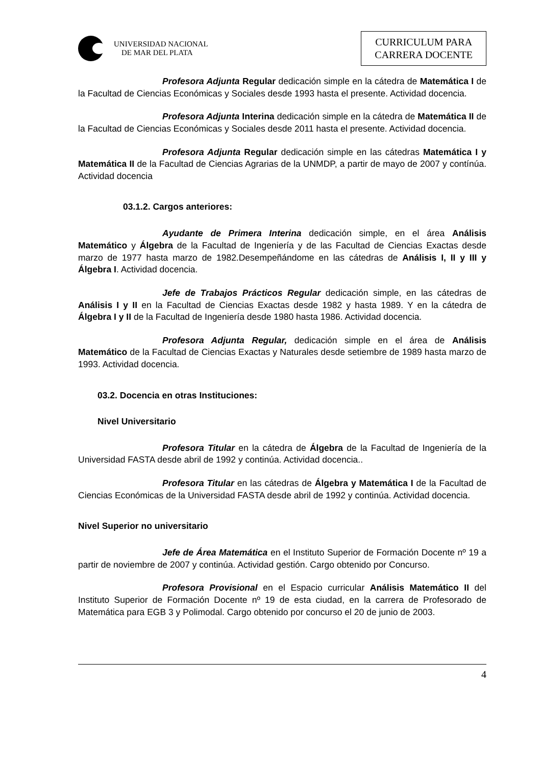UNIVERSIDAD NACIONAL
DE MAR DEL PLATA
CURRICULUM PARA
CARRERA DOCENTE
Profesora Adjunta Regular dedicación simple en la cátedra de Matemática I de la Facultad de Ciencias Económicas y Sociales desde 1993 hasta el presente. Actividad docencia.
Profesora Adjunta Interina dedicación simple en la cátedra de Matemática II de la Facultad de Ciencias Económicas y Sociales desde 2011 hasta el presente. Actividad docencia.
Profesora Adjunta Regular dedicación simple en las cátedras Matemática I y Matemática II de la Facultad de Ciencias Agrarias de la UNMDP, a partir de mayo de 2007 y contínúa. Actividad docencia
03.1.2. Cargos anteriores:
Ayudante de Primera Interina dedicación simple, en el área Análisis Matemático y Álgebra de la Facultad de Ingeniería y de las Facultad de Ciencias Exactas desde marzo de 1977 hasta marzo de 1982.Desempeñándome en las cátedras de Análisis I, II y III y Álgebra I. Actividad docencia.
Jefe de Trabajos Prácticos Regular dedicación simple, en las cátedras de Análisis I y II en la Facultad de Ciencias Exactas desde 1982 y hasta 1989. Y en la cátedra de Álgebra I y II de la Facultad de Ingeniería desde 1980 hasta 1986. Actividad docencia.
Profesora Adjunta Regular, dedicación simple en el área de Análisis Matemático de la Facultad de Ciencias Exactas y Naturales desde setiembre de 1989 hasta marzo de 1993. Actividad docencia.
03.2. Docencia en otras Instituciones:
Nivel Universitario
Profesora Titular en la cátedra de Álgebra de la Facultad de Ingeniería de la Universidad FASTA desde abril de 1992 y continúa. Actividad docencia..
Profesora Titular en las cátedras de Álgebra y Matemática I de la Facultad de Ciencias Económicas de la Universidad FASTA desde abril de 1992 y continúa. Actividad docencia.
Nivel Superior no universitario
Jefe de Área Matemática en el Instituto Superior de Formación Docente nº 19 a partir de noviembre de 2007 y continúa. Actividad gestión. Cargo obtenido por Concurso.
Profesora Provisional en el Espacio curricular Análisis Matemático II del Instituto Superior de Formación Docente nº 19 de esta ciudad, en la carrera de Profesorado de Matemática para EGB 3 y Polimodal. Cargo obtenido por concurso el 20 de junio de 2003.
4